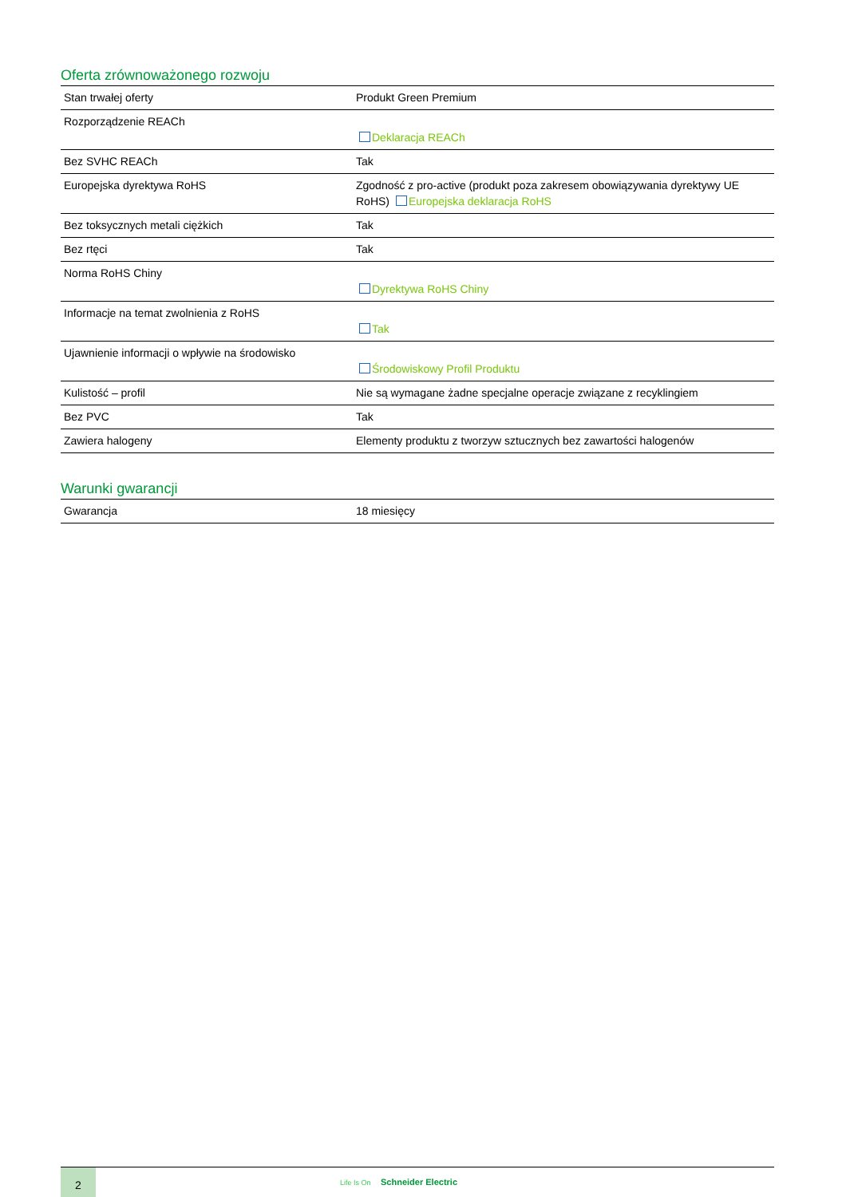Oferta zrównoważonego rozwoju
| Stan trwałej oferty | Produkt Green Premium |
| Rozporządzenie REACh | Deklaracja REACh |
| Bez SVHC REACh | Tak |
| Europejska dyrektywa RoHS | Zgodność z pro-active (produkt poza zakresem obowiązywania dyrektywy UE RoHS) Europejska deklaracja RoHS |
| Bez toksycznych metali ciężkich | Tak |
| Bez rtęci | Tak |
| Norma RoHS Chiny | Dyrektywa RoHS Chiny |
| Informacje na temat zwolnienia z RoHS | Tak |
| Ujawnienie informacji o wpływie na środowisko | Środowiskowy Profil Produktu |
| Kulistość – profil | Nie są wymagane żadne specjalne operacje związane z recyklingiem |
| Bez PVC | Tak |
| Zawiera halogeny | Elementy produktu z tworzyw sztucznych bez zawartości halogenów |
Warunki gwarancji
| Gwarancja | 18 miesięcy |
2
Life Is On Schneider Electric